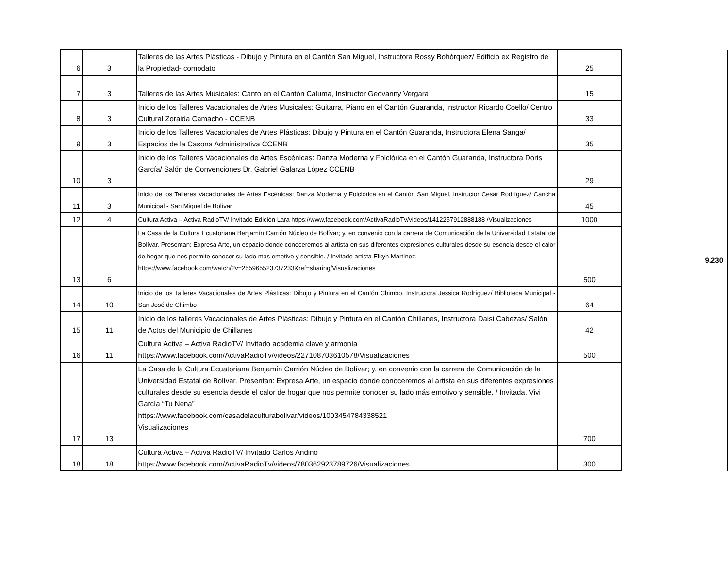| 6 | 3 | Talleres de las Artes Plásticas - Dibujo y Pintura en el Cantón San Miguel, Instructora Rossy Bohórquez/ Edificio ex Registro de la Propiedad- comodato | 25 | | 9.230 |
| 7 | 3 | Talleres de las Artes Musicales: Canto en el Cantón Caluma, Instructor Geovanny Vergara | 15 | | |
| 8 | 3 | Inicio de los Talleres Vacacionales de Artes Musicales: Guitarra, Piano en el Cantón Guaranda, Instructor Ricardo Coello/ Centro Cultural Zoraida Camacho - CCENB | 33 | | |
| 9 | 3 | Inicio de los Talleres Vacacionales de Artes Plásticas: Dibujo y Pintura en el Cantón Guaranda, Instructora Elena Sanga/ Espacios de la Casona Administrativa CCENB | 35 | | |
| 10 | 3 | Inicio de los Talleres Vacacionales de Artes Escénicas: Danza Moderna y Folclórica en el Cantón Guaranda, Instructora Doris García/ Salón de Convenciones Dr. Gabriel Galarza López CCENB | 29 | | |
| 11 | 3 | Inicio de los Talleres Vacacionales de Artes Escénicas: Danza Moderna y Folclórica en el Cantón San Miguel, Instructor Cesar Rodríguez/ Cancha Municipal - San Miguel de Bolívar | 45 | | |
| 12 | 4 | Cultura Activa – Activa RadioTV/ Invitado Edición Lara https://www.facebook.com/ActivaRadioTv/videos/1412257912888188 /Visualizaciones | 1000 | | |
| 13 | 6 | La Casa de la Cultura Ecuatoriana Benjamín Carrión Núcleo de Bolívar; y, en convenio con la carrera de Comunicación de la Universidad Estatal de Bolívar. Presentan: Expresa Arte, un espacio donde conoceremos al artista en sus diferentes expresiones culturales desde su esencia desde el calor de hogar que nos permite conocer su lado más emotivo y sensible. / Invitado artista Elkyn Martínez. https://www.facebook.com/watch/?v=255965523737233&ref=sharing/Visualizaciones | 500 | | |
| 14 | 10 | Inicio de los Talleres Vacacionales de Artes Plásticas: Dibujo y Pintura en el Cantón Chimbo, Instructora Jessica Rodríguez/ Biblioteca Municipal - San José de Chimbo | 64 | | |
| 15 | 11 | Inicio de los talleres Vacacionales de Artes Plásticas: Dibujo y Pintura en el Cantón Chillanes, Instructora Daisi Cabezas/ Salón de Actos del Municipio de Chillanes | 42 | | |
| 16 | 11 | Cultura Activa – Activa RadioTV/ Invitado academia clave y armonía https://www.facebook.com/ActivaRadioTv/videos/227108703610578/Visualizaciones | 500 | | |
| 17 | 13 | La Casa de la Cultura Ecuatoriana Benjamín Carrión Núcleo de Bolívar; y, en convenio con la carrera de Comunicación de la Universidad Estatal de Bolívar. Presentan: Expresa Arte, un espacio donde conoceremos al artista en sus diferentes expresiones culturales desde su esencia desde el calor de hogar que nos permite conocer su lado más emotivo y sensible. / Invitada. Vivi García “Tu Nena” https://www.facebook.com/casadelaculturabolivar/videos/1003454784338521 Visualizaciones | 700 | | |
| 18 | 18 | Cultura Activa – Activa RadioTV/ Invitado Carlos Andino https://www.facebook.com/ActivaRadioTv/videos/780362923789726/Visualizaciones | 300 | | |